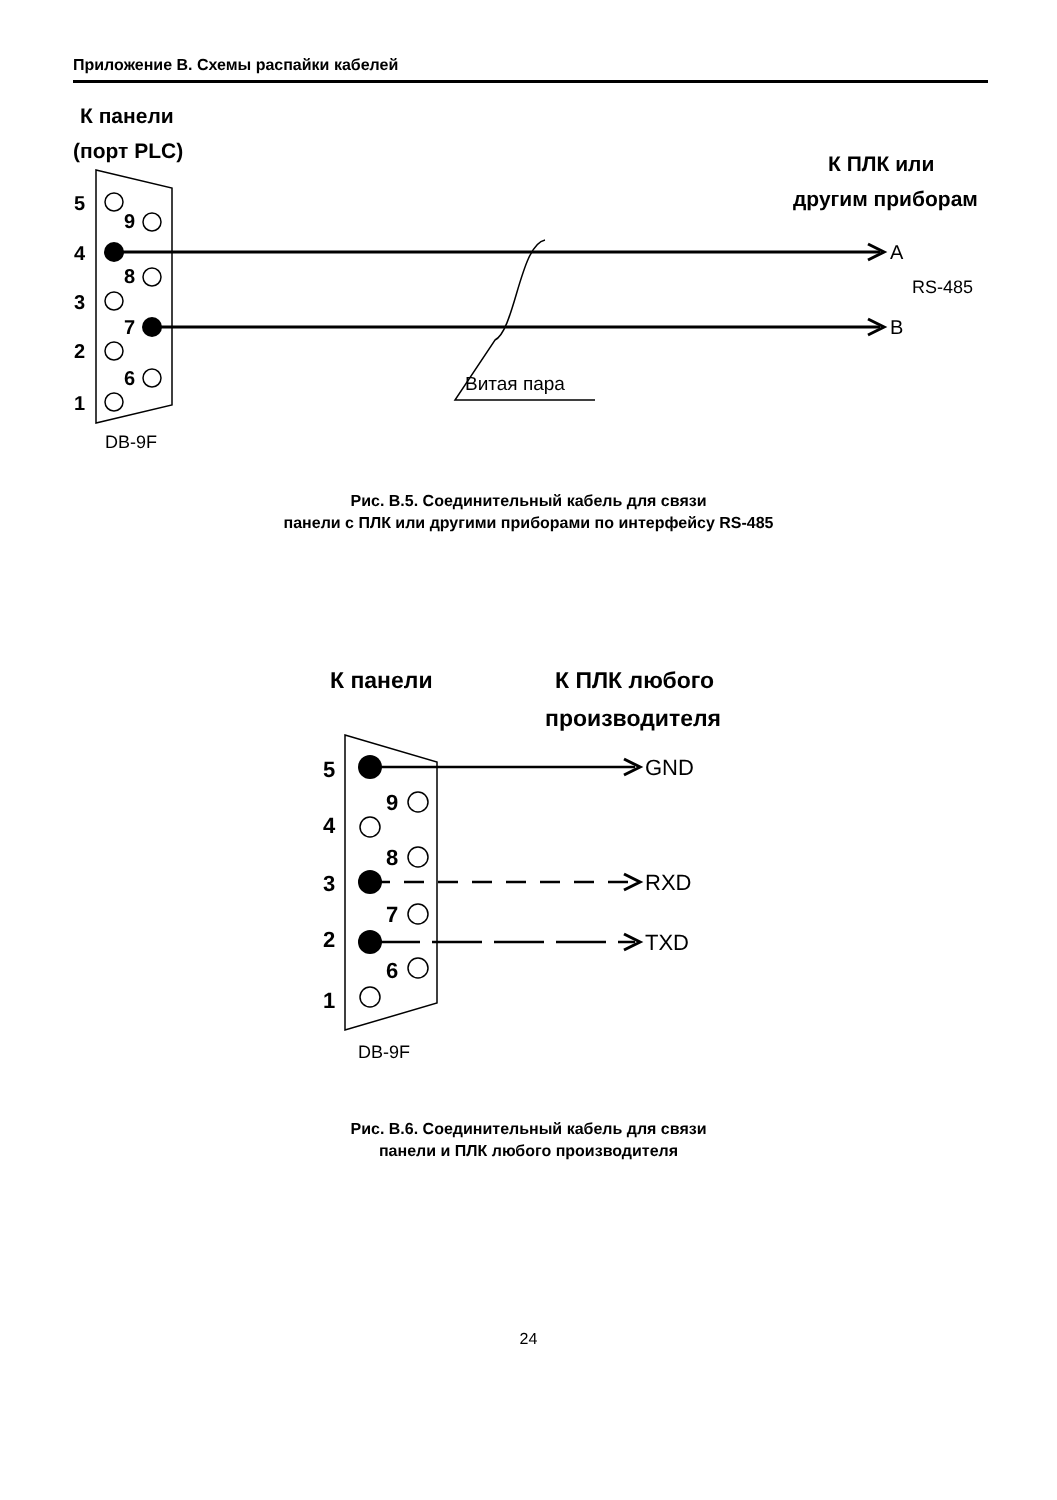Приложение В. Схемы распайки кабелей
К панели
(порт PLC)
К ПЛК или
другим приборам
5
4
3
2
1
9
8
7
6
A
RS-485
B
Витая пара
DB-9F
Рис. В.5. Соединительный кабель для связи
панели с ПЛК или другими приборами по интерфейсу RS-485
К панели
К ПЛК любого
производителя
5
4
3
2
1
9
8
7
6
GND
RXD
TXD
DB-9F
Рис. В.6. Соединительный кабель для связи
панели и ПЛК любого производителя
24